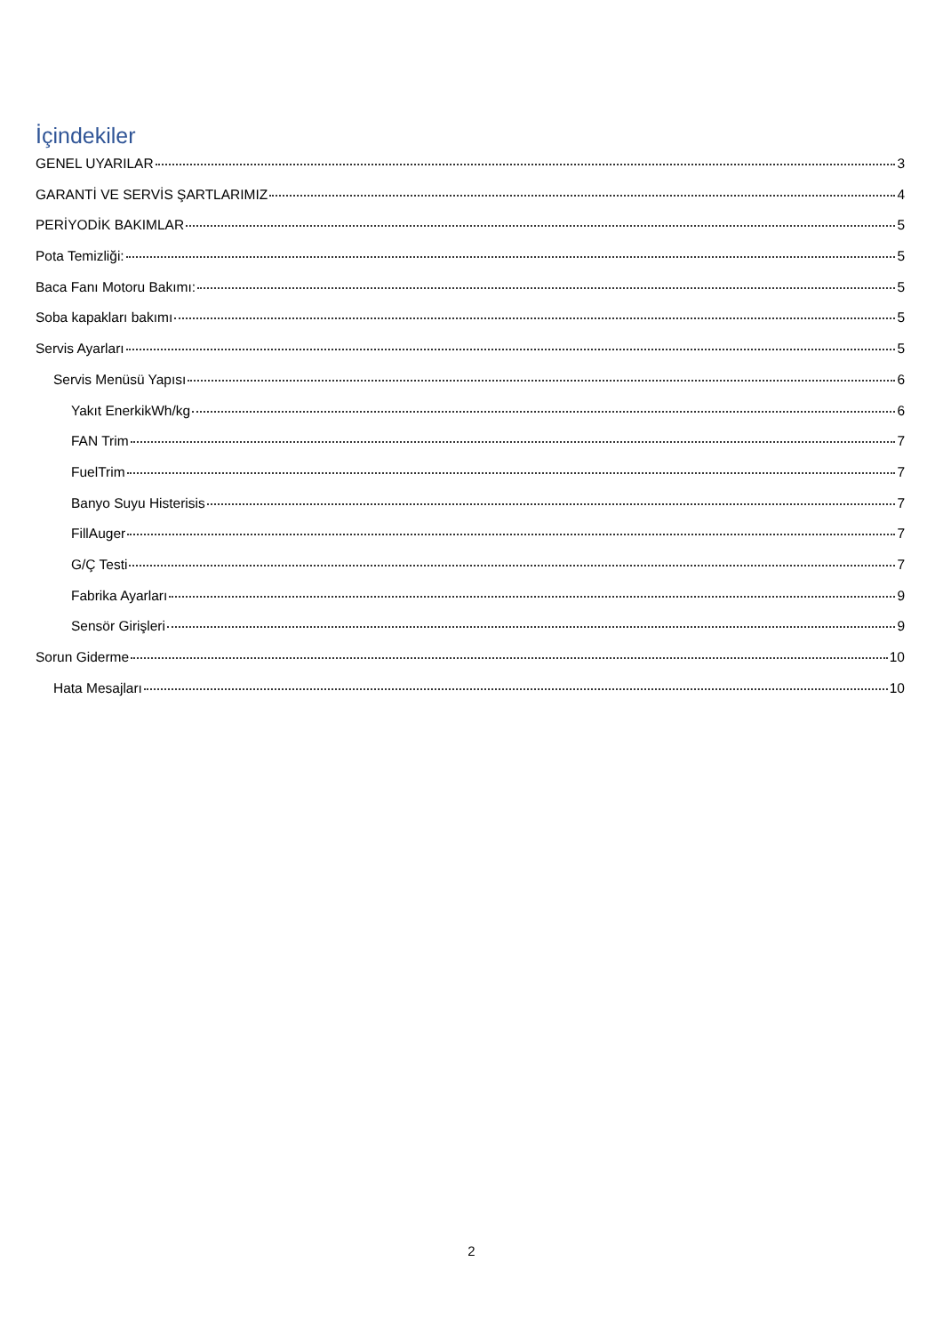İçindekiler
GENEL UYARILAR 3
GARANTİ VE SERVİS ŞARTLARIMIZ 4
PERİYODİK BAKIMLAR 5
Pota Temizliği: 5
Baca Fanı Motoru Bakımı: 5
Soba kapakları bakımı 5
Servis Ayarları 5
Servis Menüsü Yapısı 6
Yakıt EnerkikWh/kg 6
FAN Trim 7
FuelTrim 7
Banyo Suyu Histerisis 7
FillAuger 7
G/Ç Testi 7
Fabrika Ayarları 9
Sensör Girişleri 9
Sorun Giderme 10
Hata Mesajları 10
2